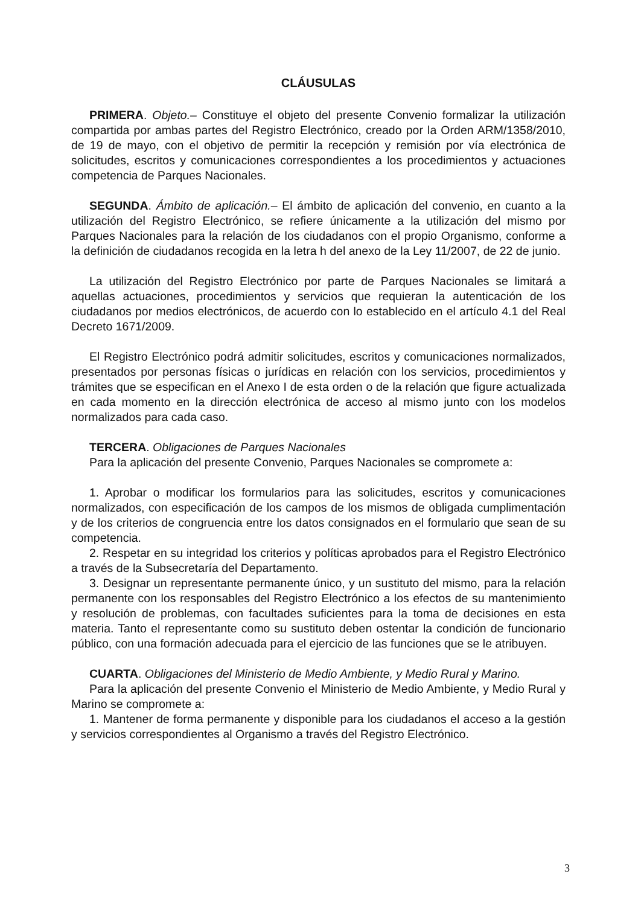CLÁUSULAS
PRIMERA. Objeto.– Constituye el objeto del presente Convenio formalizar la utilización compartida por ambas partes del Registro Electrónico, creado por la Orden ARM/1358/2010, de 19 de mayo, con el objetivo de permitir la recepción y remisión por vía electrónica de solicitudes, escritos y comunicaciones correspondientes a los procedimientos y actuaciones competencia de Parques Nacionales.
SEGUNDA. Ámbito de aplicación.– El ámbito de aplicación del convenio, en cuanto a la utilización del Registro Electrónico, se refiere únicamente a la utilización del mismo por Parques Nacionales para la relación de los ciudadanos con el propio Organismo, conforme a la definición de ciudadanos recogida en la letra h del anexo de la Ley 11/2007, de 22 de junio.
La utilización del Registro Electrónico por parte de Parques Nacionales se limitará a aquellas actuaciones, procedimientos y servicios que requieran la autenticación de los ciudadanos por medios electrónicos, de acuerdo con lo establecido en el artículo 4.1 del Real Decreto 1671/2009.
El Registro Electrónico podrá admitir solicitudes, escritos y comunicaciones normalizados, presentados por personas físicas o jurídicas en relación con los servicios, procedimientos y trámites que se especifican en el Anexo I de esta orden o de la relación que figure actualizada en cada momento en la dirección electrónica de acceso al mismo junto con los modelos normalizados para cada caso.
TERCERA. Obligaciones de Parques Nacionales
Para la aplicación del presente Convenio, Parques Nacionales se compromete a:
1. Aprobar o modificar los formularios para las solicitudes, escritos y comunicaciones normalizados, con especificación de los campos de los mismos de obligada cumplimentación y de los criterios de congruencia entre los datos consignados en el formulario que sean de su competencia.
2. Respetar en su integridad los criterios y políticas aprobados para el Registro Electrónico a través de la Subsecretaría del Departamento.
3. Designar un representante permanente único, y un sustituto del mismo, para la relación permanente con los responsables del Registro Electrónico a los efectos de su mantenimiento y resolución de problemas, con facultades suficientes para la toma de decisiones en esta materia. Tanto el representante como su sustituto deben ostentar la condición de funcionario público, con una formación adecuada para el ejercicio de las funciones que se le atribuyen.
CUARTA. Obligaciones del Ministerio de Medio Ambiente, y Medio Rural y Marino.
Para la aplicación del presente Convenio el Ministerio de Medio Ambiente, y Medio Rural y Marino se compromete a:
1. Mantener de forma permanente y disponible para los ciudadanos el acceso a la gestión y servicios correspondientes al Organismo a través del Registro Electrónico.
3